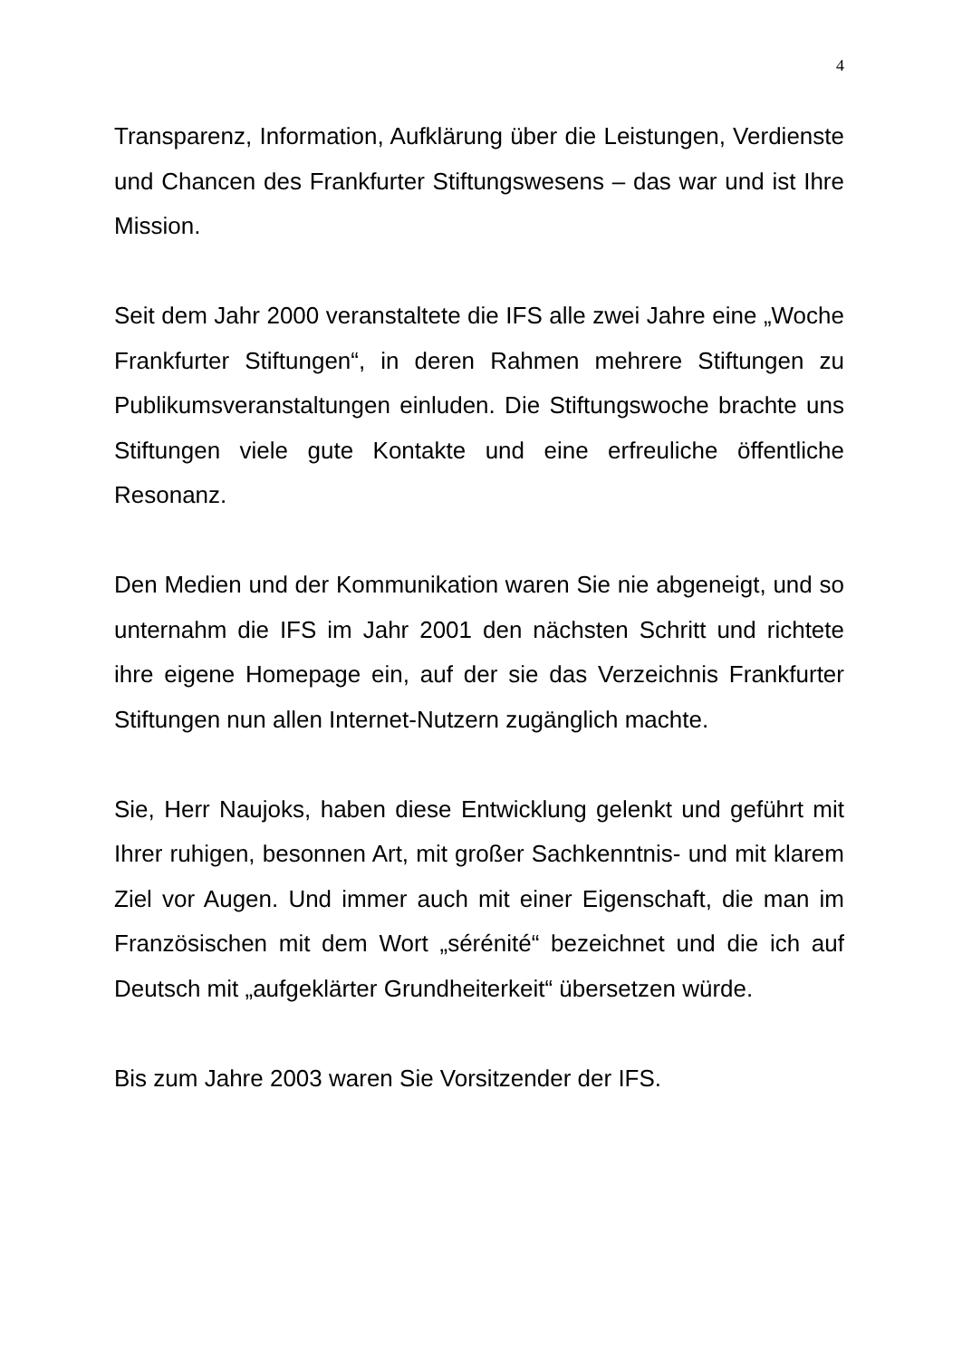4
Transparenz, Information, Aufklärung über die Leistungen, Verdienste und Chancen des Frankfurter Stiftungswesens – das war und ist Ihre Mission.
Seit dem Jahr 2000 veranstaltete die IFS alle zwei Jahre eine „Woche Frankfurter Stiftungen“, in deren Rahmen mehrere Stiftungen zu Publikumsveranstaltungen einluden. Die Stiftungswoche brachte uns Stiftungen viele gute Kontakte und eine erfreuliche öffentliche Resonanz.
Den Medien und der Kommunikation waren Sie nie abgeneigt, und so unternahm die IFS im Jahr 2001 den nächsten Schritt und richtete ihre eigene Homepage ein, auf der sie das Verzeichnis Frankfurter Stiftungen nun allen Internet-Nutzern zugänglich machte.
Sie, Herr Naujoks, haben diese Entwicklung gelenkt und geführt mit Ihrer ruhigen, besonnen Art, mit großer Sachkenntnis- und mit klarem Ziel vor Augen. Und immer auch mit einer Eigenschaft, die man im Französischen mit dem Wort „sérénité“ bezeichnet und die ich auf Deutsch mit „aufgeklärter Grundheiterkeit“ übersetzen würde.
Bis zum Jahre 2003 waren Sie Vorsitzender der IFS.